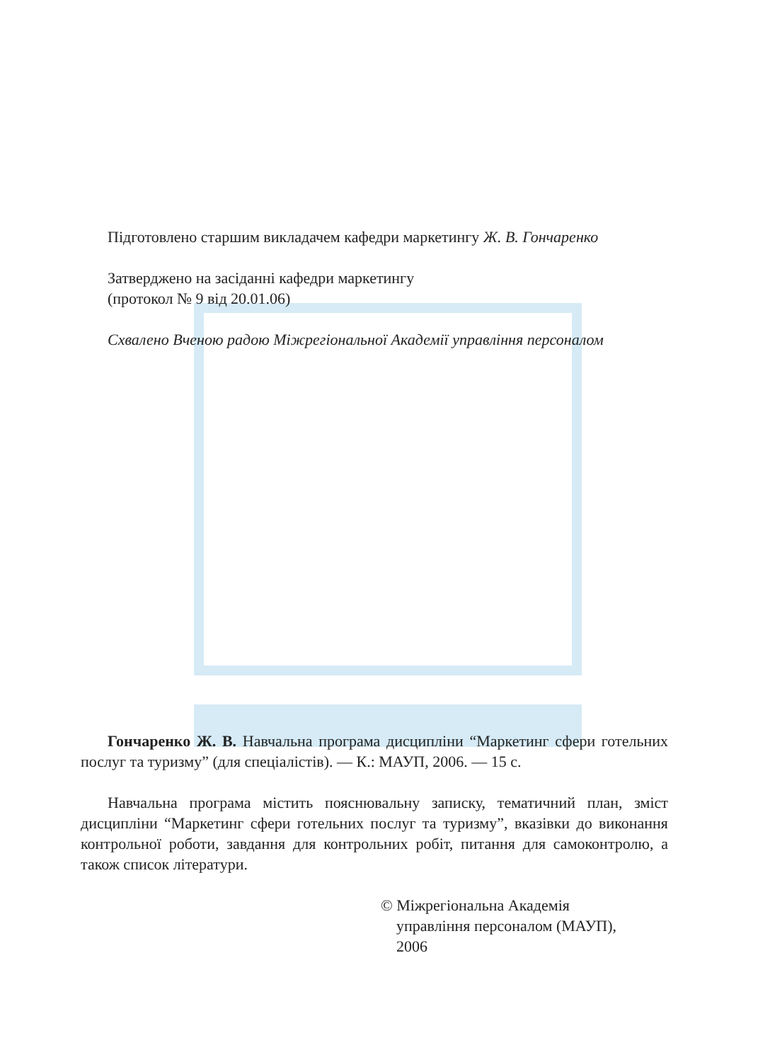Підготовлено старшим викладачем кафедри маркетингу Ж. В. Гончаренко
Затверджено на засіданні кафедри маркетингу
(протокол № 9 від 20.01.06)
Схвалено Вченою радою Міжрегіональної Академії управління персоналом
Гончаренко Ж. В. Навчальна програма дисципліни “Маркетинг сфери готельних послуг та туризму” (для спеціалістів). — К.: МАУП, 2006. — 15 с.
Навчальна програма містить пояснювальну записку, тематичний план, зміст дисципліни “Маркетинг сфери готельних послуг та туризму”, вказівки до виконання контрольної роботи, завдання для контрольних робіт, питання для самоконтролю, а також список літератури.
© Міжрегіональна Академія
управління персоналом (МАУП),
2006